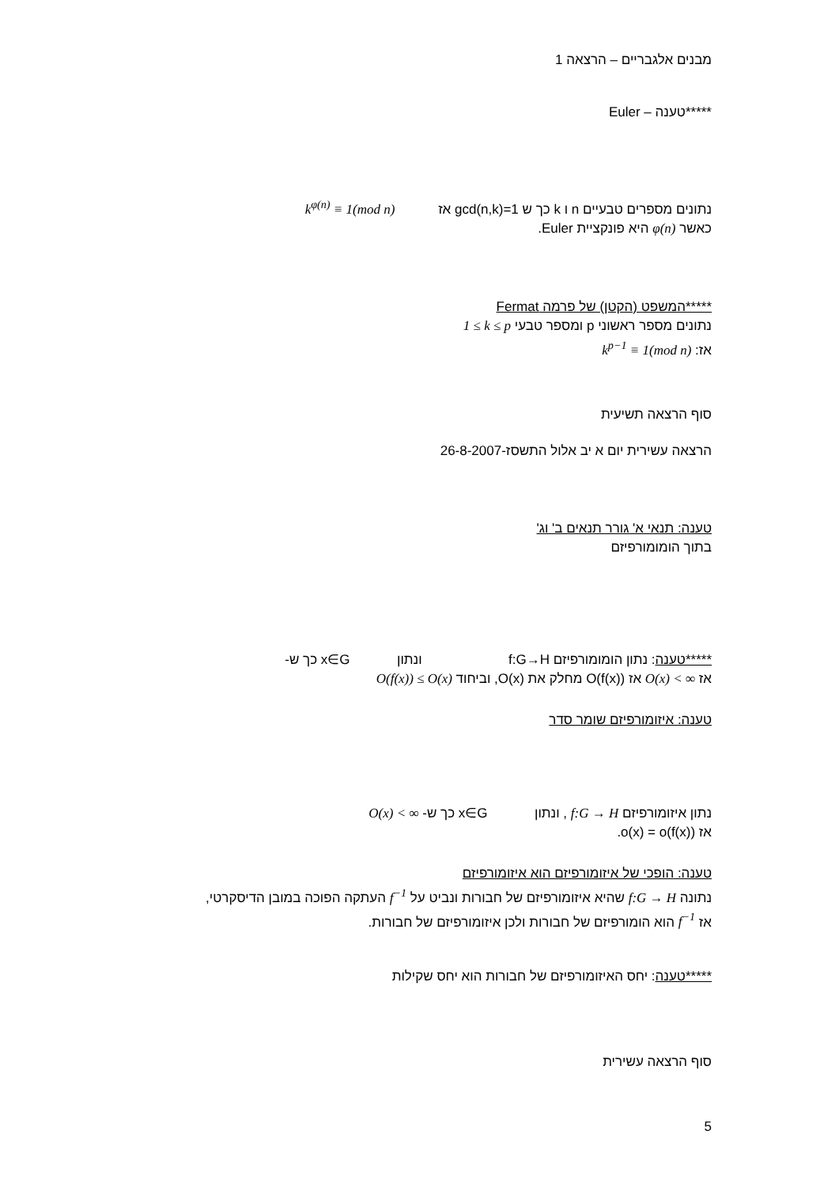מבנים אלגבריים – הרצאה 1
*****טענה – Euler
נתונים מספרים טבעיים n ו k כך ש gcd(n,k)=1 אז k<sup>φ(n)</sup> ≡ 1(mod n)
כאשר φ(n) היא פונקציית Euler.
*****המשפט (הקטן) של פרמה Fermat
נתונים מספר ראשוני p ומספר טבעי 1 ≤ k ≤ p
אז: k<sup>p−1</sup> ≡ 1(mod n)
סוף הרצאה תשיעית
הרצאה עשירית יום א יב אלול התשסז-26-8-2007
טענה: תנאי א' גורר תנאים ב' וג'
בתוך הומומורפיזם
*****טענה: נתון הומומורפיזם f:G→H ונתון x∈G כך ש-
אז O(x) < ∞ אז O(f(x)) מחלק את O(x), וביחוד O(f(x)) ≤ O(x)
טענה: איזומורפיזם שומר סדר
נתון איזומורפיזם f:G → H , ונתון x∈G כך ש- O(x) < ∞
אז o(x) = o(f(x)).
טענה: הופכי של איזומורפיזם הוא איזומורפיזם
נתונה f:G → H שהיא איזומורפיזם של חבורות ונביט על f<sup>−1</sup> העתקה הפוכה במובן הדיסקרטי,
אז f<sup>−1</sup> הוא הומורפיזם של חבורות ולכן איזומורפיזם של חבורות.
*****טענה: יחס האיזומורפיזם של חבורות הוא יחס שקילות
סוף הרצאה עשירית
5